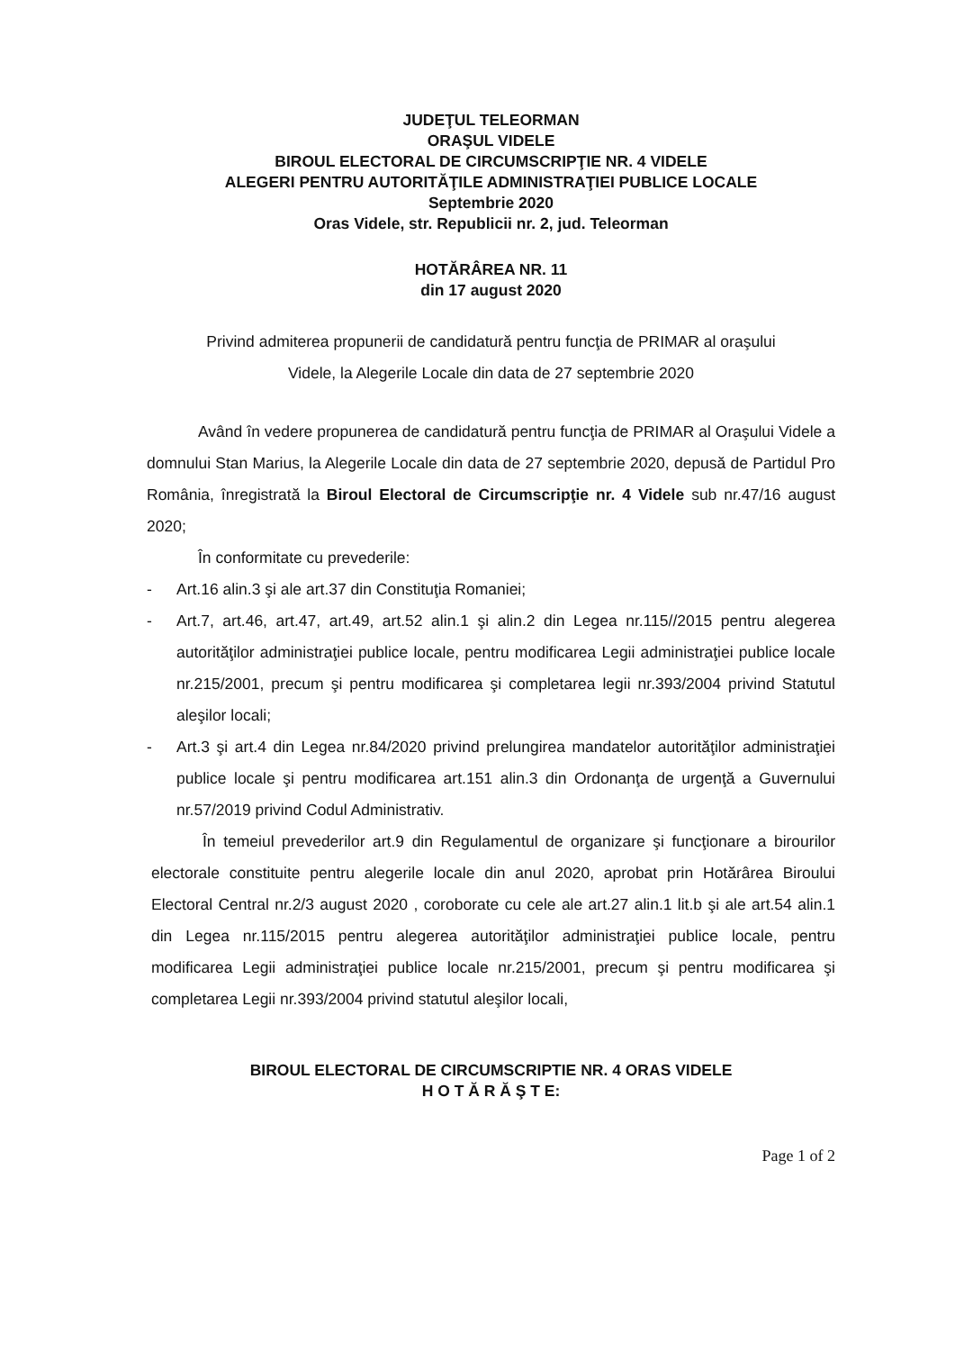JUDEŢUL TELEORMAN
ORAŞUL VIDELE
BIROUL ELECTORAL DE CIRCUMSCRIPŢIE NR. 4 VIDELE
ALEGERI PENTRU AUTORITĂŢILE ADMINISTRAŢIEI PUBLICE LOCALE
Septembrie 2020
Oras Videle, str. Republicii nr. 2, jud. Teleorman
HOTĂRÂREA NR. 11
din 17 august 2020
Privind admiterea propunerii de candidatură pentru funcţia de PRIMAR al oraşului
Videle, la Alegerile Locale din data de 27 septembrie 2020
Având în vedere propunerea de candidatură pentru funcţia de PRIMAR al Oraşului Videle a domnului Stan Marius, la Alegerile Locale din data de 27 septembrie 2020, depusă de Partidul Pro România, înregistrată la Biroul Electoral de Circumscripţie nr. 4 Videle sub nr.47/16 august 2020;
În conformitate cu prevederile:
- Art.16 alin.3 şi ale art.37 din Constituţia Romaniei;
- Art.7, art.46, art.47, art.49, art.52 alin.1 şi alin.2 din Legea nr.115//2015 pentru alegerea autorităţilor administraţiei publice locale, pentru modificarea Legii administraţiei publice locale nr.215/2001, precum şi pentru modificarea şi completarea legii nr.393/2004 privind Statutul aleşilor locali;
- Art.3 şi art.4 din Legea nr.84/2020 privind prelungirea mandatelor autorităţilor administraţiei publice locale şi pentru modificarea art.151 alin.3 din Ordonanţa de urgenţă a Guvernului nr.57/2019 privind Codul Administrativ.
În temeiul prevederilor art.9 din Regulamentul de organizare şi funcţionare a birourilor electorale constituite pentru alegerile locale din anul 2020, aprobat prin Hotărârea Biroului Electoral Central nr.2/3 august 2020 , coroborate cu cele ale art.27 alin.1 lit.b şi ale art.54 alin.1 din Legea nr.115/2015 pentru alegerea autorităţilor administraţiei publice locale, pentru modificarea Legii administraţiei publice locale nr.215/2001, precum şi pentru modificarea şi completarea Legii nr.393/2004 privind statutul aleşilor locali,
BIROUL ELECTORAL DE CIRCUMSCRIPTIE NR. 4 ORAS VIDELE
H O T Ă R Ă Ş T E:
Page 1 of 2